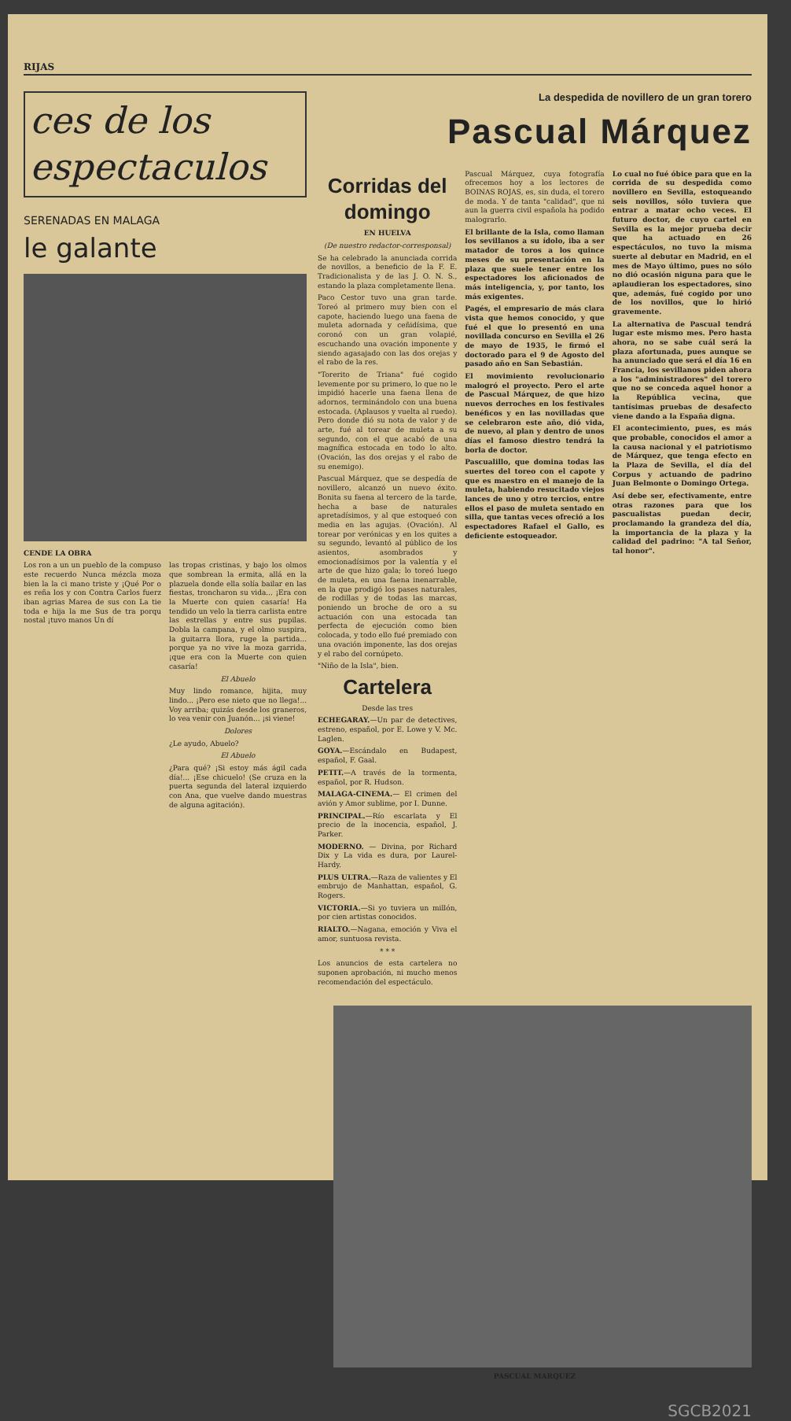RIJAS
ces de los espectaculos
SERENADAS EN MALAGA
le galante
CENDE LA OBRA
Los ron a un un pueblo de la compuso este recuerdo Nunca mézcla moza bien la la ci mano triste y ¡Qué Por o es reña los y con Contra Carlos fuerz iban agrias Marea de sus con La tie toda e hija la me Sus de tra porqu nostal ¡tuvo manos Un dí
las tropas cristinas, y bajo los olmos que sombrean la ermita, allá en la plazuela donde ella solía bailar en las fiestas, troncharon su vida... ¡Era con la Muerte con quien casaría! Ha tendido un velo la tierra carlista entre las estrellas y entre sus pupilas. Dobla la campana, y el olmo suspira, la guitarra llora, ruge la partida... porque ya no vive la moza garrida, ¡que era con la Muerte con quien casaría!
El Abuelo
Muy lindo romance, hijita, muy lindo... ¡Pero ese nieto que no llega!... Voy arriba; quizás desde los graneros, lo vea venir con Juanón... ¡si viene!
Dolores
¿Le ayudo, Abuelo?
El Abuelo
¿Para qué? ¡Si estoy más ágil cada día!... ¡Ese chicuelo! (Se cruza en la puerta segunda del lateral izquierdo con Ana, que vuelve dando muestras de alguna agitación).
La despedida de novillero de un gran torero
Pascual Márquez
Corridas del domingo
EN HUELVA
(De nuestro redactor-corresponsal)
Se ha celebrado la anunciada corrida de novillos, a beneficio de la F. E. Tradicionalista y de las J. O. N. S., estando la plaza completamente llena.
Paco Cestor tuvo una gran tarde. Toreó al primero muy bien con el capote, haciendo luego una faena de muleta adornada y ceñidísima, que coronó con un gran volapié, escuchando una ovación imponente y siendo agasajado con las dos orejas y el rabo de la res.
"Torerito de Triana" fué cogido levemente por su primero, lo que no le impidió hacerle una faena llena de adornos, terminándolo con una buena estocada. (Aplausos y vuelta al ruedo). Pero donde dió su nota de valor y de arte, fué al torear de muleta a su segundo, con el que acabó de una magnífica estocada en todo lo alto. (Ovación, las dos orejas y el rabo de su enemigo).
Pascual Márquez, que se despedía de novillero, alcanzó un nuevo éxito. Bonita su faena al tercero de la tarde, hecha a base de naturales apretadísimos, y al que estoqueó con media en las agujas. (Ovación). Al torear por verónicas y en los quites a su segundo, levantó al público de los asientos, asombrados y emocionadísimos por la valentía y el arte de que hizo gala; lo toreó luego de muleta, en una faena inenarrable, en la que prodigó los pases naturales, de rodillas y de todas las marcas, poniendo un broche de oro a su actuación con una estocada tan perfecta de ejecución como bien colocada, y todo ello fué premiado con una ovación imponente, las dos orejas y el rabo del cornúpeto.
"Niño de la Isla", bien.
Cartelera
Desde las tres
ECHEGARAY.—Un par de detectives, estreno, español, por E. Lowe y V. Mc. Laglen.
GOYA.—Escándalo en Budapest, español, F. Gaal.
PETIT.—A través de la tormenta, español, por R. Hudson.
MALAGA-CINEMA.— El crimen del avión y Amor sublime, por I. Dunne.
PRINCIPAL.—Río escarlata y El precio de la inocencia, español, J. Parker.
MODERNO. — Divina, por Richard Dix y La vida es dura, por Laurel-Hardy.
PLUS ULTRA.—Raza de valientes y El embrujo de Manhattan, español, G. Rogers.
VICTORIA.—Si yo tuviera un millón, por cien artistas conocidos.
RIALTO.—Nagana, emoción y Viva el amor, suntuosa revista.
* * *
Los anuncios de esta cartelera no suponen aprobación, ni mucho menos recomendación del espectáculo.
Pascual Márquez, cuya fotografía ofrecemos hoy a los lectores de BOINAS ROJAS, es, sin duda, el torero de moda. Y de tanta "calidad", que ni aun la guerra civil española ha podido malograrlo.
El brillante de la Isla, como llaman los sevillanos a su ídolo, iba a ser matador de toros a los quince meses de su presentación en la plaza que suele tener entre los espectadores los aficionados de más inteligencia, y, por tanto, los más exigentes.
Pagés, el empresario de más clara vista que hemos conocido, y que fué el que lo presentó en una novillada concurso en Sevilla el 26 de mayo de 1935, le firmó el doctorado para el 9 de Agosto del pasado año en San Sebastián.
El movimiento revolucionario malogró el proyecto. Pero el arte de Pascual Márquez, de que hizo nuevos derroches en los festivales benéficos y en las novilladas que se celebraron este año, dió vida, de nuevo, al plan y dentro de unos días el famoso diestro tendrá la borla de doctor.
Pascualillo, que domina todas las suertes del toreo con el capote y que es maestro en el manejo de la muleta, habiendo resucitado viejos lances de uno y otro tercios, entre ellos el paso de muleta sentado en silla, que tantas veces ofreció a los espectadores Rafael el Gallo, es deficiente estoqueador.
Lo cual no fué óbice para que en la corrida de su despedida como novillero en Sevilla, estoqueando seis novillos, sólo tuviera que entrar a matar ocho veces. El futuro doctor, de cuyo cartel en Sevilla es la mejor prueba decir que ha actuado en 26 espectáculos, no tuvo la misma suerte al debutar en Madrid, en el mes de Mayo último, pues no sólo no dió ocasión niguna para que le aplaudieran los espectadores, sino que, además, fué cogido por uno de los novillos, que lo hirió gravemente.
La alternativa de Pascual tendrá lugar este mismo mes. Pero hasta ahora, no se sabe cuál será la plaza afortunada, pues aunque se ha anunciado que será el día 16 en Francia, los sevillanos piden ahora a los "administradores" del torero que no se conceda aquel honor a la República vecina, que tantísimas pruebas de desafecto viene dando a la España digna.
El acontecimiento, pues, es más que probable, conocidos el amor a la causa nacional y el patriotismo de Márquez, que tenga efecto en la Plaza de Sevilla, el día del Corpus y actuando de padrino Juan Belmonte o Domingo Ortega.
Así debe ser, efectivamente, entre otras razones para que los pascualistas puedan decir, proclamando la grandeza del día, la importancia de la plaza y la calidad del padrino: "A tal Señor, tal honor".
PASCUAL MARQUEZ
SGCB2021